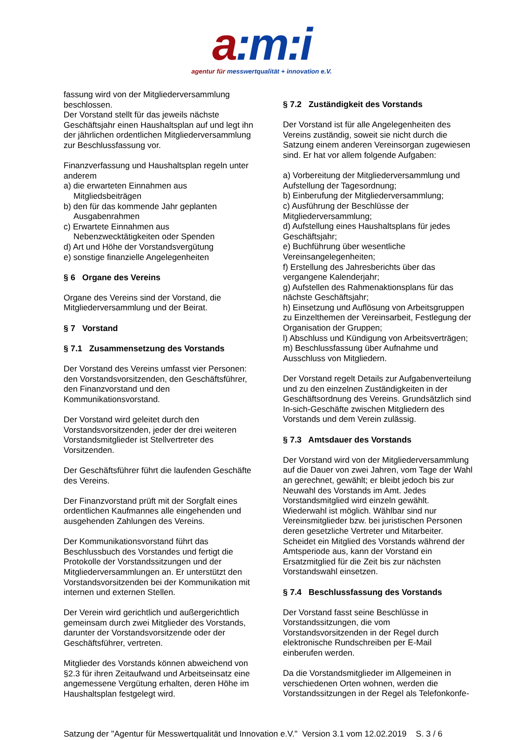a:m:i
agentur für messwertqualität + innovation e.V.
fassung wird von der Mitgliederversammlung beschlossen.
Der Vorstand stellt für das jeweils nächste Geschäftsjahr einen Haushaltsplan auf und legt ihn der jährlichen ordentlichen Mitgliederversammlung zur Beschlussfassung vor.
Finanzverfassung und Haushaltsplan regeln unter anderem
a) die erwarteten Einnahmen aus Mitgliedsbeiträgen
b) den für das kommende Jahr geplanten Ausgabenrahmen
c) Erwartete Einnahmen aus Nebenzwecktätigkeiten oder Spenden
d) Art und Höhe der Vorstandsvergütung
e) sonstige finanzielle Angelegenheiten
§ 6 Organe des Vereins
Organe des Vereins sind der Vorstand, die Mitgliederversammlung und der Beirat.
§ 7 Vorstand
§ 7.1 Zusammensetzung des Vorstands
Der Vorstand des Vereins umfasst vier Personen: den Vorstandsvorsitzenden, den Geschäftsführer, den Finanzvorstand und den Kommunikationsvorstand.
Der Vorstand wird geleitet durch den Vorstandsvorsitzenden, jeder der drei weiteren Vorstandsmitglieder ist Stellvertreter des Vorsitzenden.
Der Geschäftsführer führt die laufenden Geschäfte des Vereins.
Der Finanzvorstand prüft mit der Sorgfalt eines ordentlichen Kaufmannes alle eingehenden und ausgehenden Zahlungen des Vereins.
Der Kommunikationsvorstand führt das Beschlussbuch des Vorstandes und fertigt die Protokolle der Vorstandssitzungen und der Mitgliederversammlungen an. Er unterstützt den Vorstandsvorsitzenden bei der Kommunikation mit internen und externen Stellen.
Der Verein wird gerichtlich und außergerichtlich gemeinsam durch zwei Mitglieder des Vorstands, darunter der Vorstandsvorsitzende oder der Geschäftsführer, vertreten.
Mitglieder des Vorstands können abweichend von §2.3 für ihren Zeitaufwand und Arbeitseinsatz eine angemessene Vergütung erhalten, deren Höhe im Haushaltsplan festgelegt wird.
§ 7.2 Zuständigkeit des Vorstands
Der Vorstand ist für alle Angelegenheiten des Vereins zuständig, soweit sie nicht durch die Satzung einem anderen Vereinsorgan zugewiesen sind. Er hat vor allem folgende Aufgaben:
a) Vorbereitung der Mitgliederversammlung und Aufstellung der Tagesordnung;
b) Einberufung der Mitgliederversammlung;
c) Ausführung der Beschlüsse der Mitgliederversammlung;
d) Aufstellung eines Haushaltsplans für jedes Geschäftsjahr;
e) Buchführung über wesentliche Vereinsangelegenheiten;
f) Erstellung des Jahresberichts über das vergangene Kalenderjahr;
g) Aufstellen des Rahmenaktionsplans für das nächste Geschäftsjahr;
h) Einsetzung und Auflösung von Arbeitsgruppen zu Einzelthemen der Vereinsarbeit, Festlegung der Organisation der Gruppen;
l) Abschluss und Kündigung von Arbeitsverträgen;
m) Beschlussfassung über Aufnahme und Ausschluss von Mitgliedern.
Der Vorstand regelt Details zur Aufgabenverteilung und zu den einzelnen Zuständigkeiten in der Geschäftsordnung des Vereins. Grundsätzlich sind In-sich-Geschäfte zwischen Mitgliedern des Vorstands und dem Verein zulässig.
§ 7.3 Amtsdauer des Vorstands
Der Vorstand wird von der Mitgliederversammlung auf die Dauer von zwei Jahren, vom Tage der Wahl an gerechnet, gewählt; er bleibt jedoch bis zur Neuwahl des Vorstands im Amt. Jedes Vorstandsmitglied wird einzeln gewählt. Wiederwahl ist möglich. Wählbar sind nur Vereinsmitglieder bzw. bei juristischen Personen deren gesetzliche Vertreter und Mitarbeiter. Scheidet ein Mitglied des Vorstands während der Amtsperiode aus, kann der Vorstand ein Ersatzmitglied für die Zeit bis zur nächsten Vorstandswahl einsetzen.
§ 7.4 Beschlussfassung des Vorstands
Der Vorstand fasst seine Beschlüsse in Vorstandssitzungen, die vom Vorstandsvorsitzenden in der Regel durch elektronische Rundschreiben per E-Mail einberufen werden.
Da die Vorstandsmitglieder im Allgemeinen in verschiedenen Orten wohnen, werden die Vorstandssitzungen in der Regel als Telefonkonfe-
Satzung der "Agentur für Messwertqualität und Innovation e.V." Version 3.1 vom 12.02.2019 S. 3 / 6